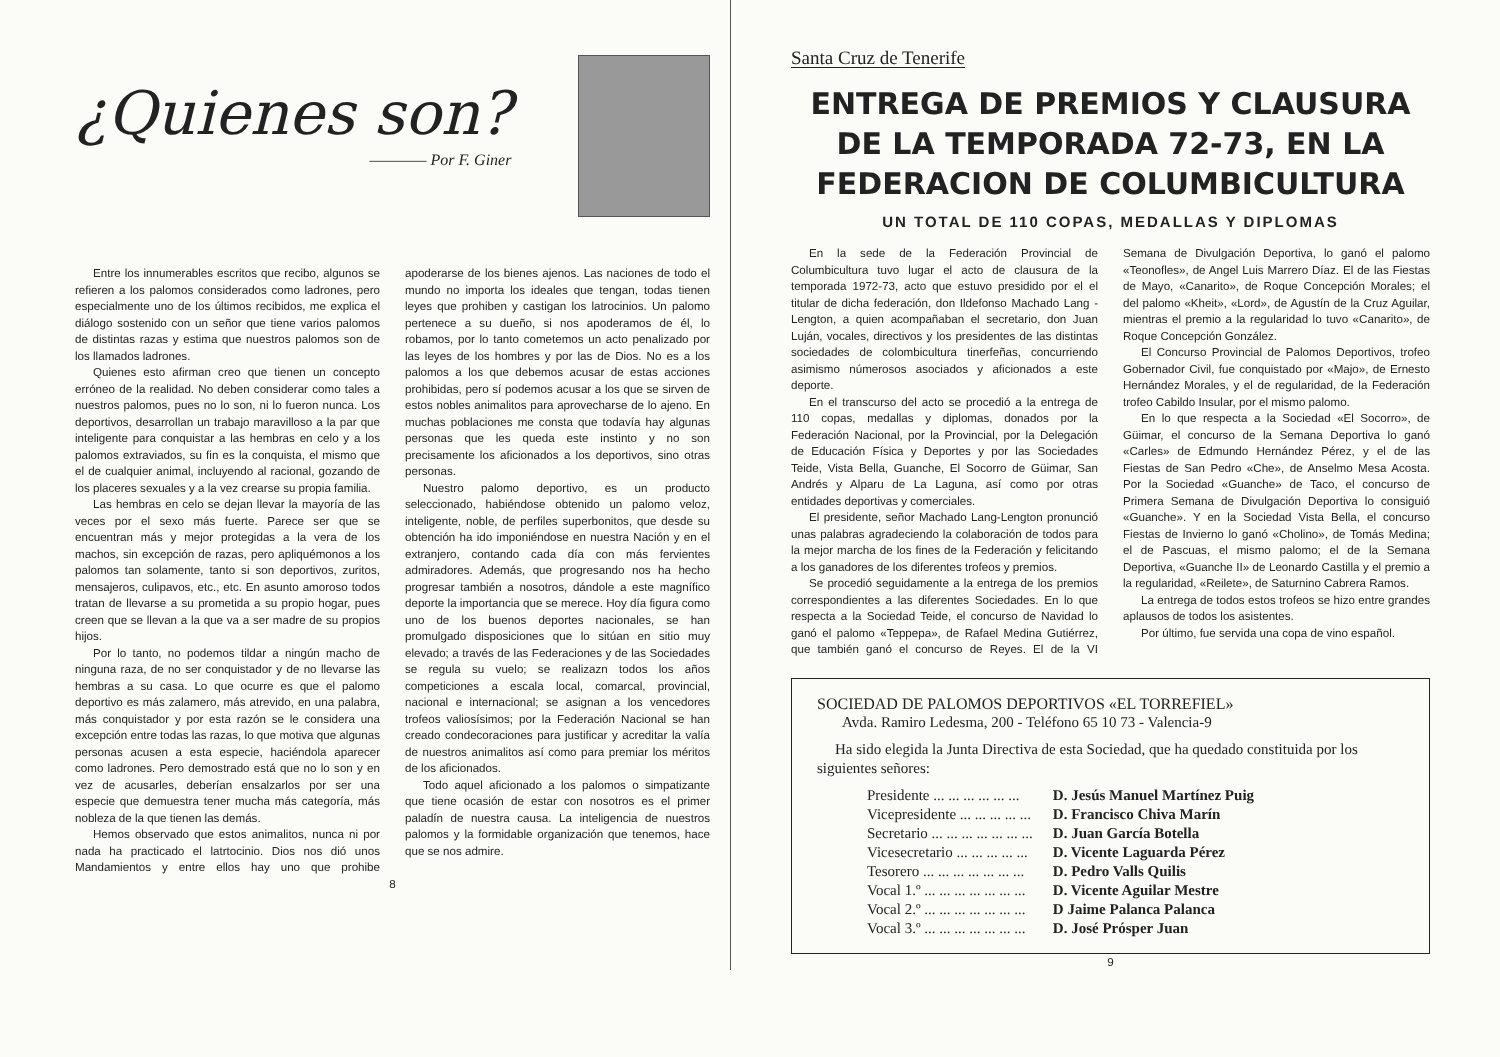¿Quienes son?
———— Por F. Giner
Entre los innumerables escritos que recibo, algunos se refieren a los palomos considerados como ladrones, pero especialmente uno de los últimos recibidos, me explica el diálogo sostenido con un señor que tiene varios palomos de distintas razas y estima que nuestros palomos son de los llamados ladrones.
Quienes esto afirman creo que tienen un concepto erróneo de la realidad. No deben considerar como tales a nuestros palomos, pues no lo son, ni lo fueron nunca. Los deportivos, desarrollan un trabajo maravilloso a la par que inteligente para conquistar a las hembras en celo y a los palomos extraviados, su fin es la conquista, el mismo que el de cualquier animal, incluyendo al racional, gozando de los placeres sexuales y a la vez crearse su propia familia.
Las hembras en celo se dejan llevar la mayoría de las veces por el sexo más fuerte. Parece ser que se encuentran más y mejor protegidas a la vera de los machos, sin excepción de razas, pero apliquémonos a los palomos tan solamente, tanto si son deportivos, zuritos, mensajeros, culipavos, etc., etc. En asunto amoroso todos tratan de llevarse a su prometida a su propio hogar, pues creen que se llevan a la que va a ser madre de su propios hijos.
Por lo tanto, no podemos tildar a ningún macho de ninguna raza, de no ser conquistador y de no llevarse las hembras a su casa. Lo que ocurre es que el palomo deportivo es más zalamero, más atrevido, en una palabra, más conquistador y por esta razón se le considera una excepción entre todas las razas, lo que motiva que algunas personas acusen a esta especie, haciéndola aparecer como ladrones. Pero demostrado está que no lo son y en vez de acusarles, deberían ensalzarlos por ser una especie que demuestra tener mucha más categoría, más nobleza de la que tienen las demás.
Hemos observado que estos animalitos, nunca ni por nada ha practicado el latrtocinio. Dios nos dió unos Mandamientos y entre ellos hay uno que prohibe apoderarse de los bienes ajenos. Las naciones de todo el mundo no importa los ideales que tengan, todas tienen leyes que prohiben y castigan los latrocinios. Un palomo pertenece a su dueño, si nos apoderamos de él, lo robamos, por lo tanto cometemos un acto penalizado por las leyes de los hombres y por las de Dios. No es a los palomos a los que debemos acusar de estas acciones prohibidas, pero sí podemos acusar a los que se sirven de estos nobles animalitos para aprovecharse de lo ajeno. En muchas poblaciones me consta que todavía hay algunas personas que les queda este instinto y no son precisamente los aficionados a los deportivos, sino otras personas.
Nuestro palomo deportivo, es un producto seleccionado, habiéndose obtenido un palomo veloz, inteligente, noble, de perfiles superbonitos, que desde su obtención ha ido imponiéndose en nuestra Nación y en el extranjero, contando cada día con más fervientes admiradores. Además, que progresando nos ha hecho progresar también a nosotros, dándole a este magnífico deporte la importancia que se merece. Hoy día figura como uno de los buenos deportes nacionales, se han promulgado disposiciones que lo sitúan en sitio muy elevado; a través de las Federaciones y de las Sociedades se regula su vuelo; se realizazn todos los años competiciones a escala local, comarcal, provincial, nacional e internacional; se asignan a los vencedores trofeos valiosísimos; por la Federación Nacional se han creado condecoraciones para justificar y acreditar la valía de nuestros animalitos así como para premiar los méritos de los aficionados.
Todo aquel aficionado a los palomos o simpatizante que tiene ocasión de estar con nosotros es el primer paladín de nuestra causa. La inteligencia de nuestros palomos y la formidable organización que tenemos, hace que se nos admire.
8
Santa Cruz de Tenerife
ENTREGA DE PREMIOS Y CLAUSURA DE LA TEMPORADA 72-73, EN LA FEDERACION DE COLUMBICULTURA
UN TOTAL DE 110 COPAS, MEDALLAS Y DIPLOMAS
En la sede de la Federación Provincial de Columbicultura tuvo lugar el acto de clausura de la temporada 1972-73, acto que estuvo presidido por el el titular de dicha federación, don Ildefonso Machado Lang - Lengton, a quien acompañaban el secretario, don Juan Luján, vocales, directivos y los presidentes de las distintas sociedades de colombicultura tinerfeñas, concurriendo asimismo númerosos asociados y aficionados a este deporte.
En el transcurso del acto se procedió a la entrega de 110 copas, medallas y diplomas, donados por la Federación Nacional, por la Provincial, por la Delegación de Educación Física y Deportes y por las Sociedades Teide, Vista Bella, Guanche, El Socorro de Güimar, San Andrés y Alparu de La Laguna, así como por otras entidades deportivas y comerciales.
El presidente, señor Machado Lang-Lengton pronunció unas palabras agradeciendo la colaboración de todos para la mejor marcha de los fines de la Federación y felicitando a los ganadores de los diferentes trofeos y premios.
Se procedió seguidamente a la entrega de los premios correspondientes a las diferentes Sociedades. En lo que respecta a la Sociedad Teide, el concurso de Navidad lo ganó el palomo «Teppepa», de Rafael Medina Gutiérrez, que también ganó el concurso de Reyes. El de la VI Semana de Divulgación Deportiva, lo ganó el palomo «Teonofles», de Angel Luis Marrero Díaz. El de las Fiestas de Mayo, «Canarito», de Roque Concepción Morales; el del palomo «Kheit», «Lord», de Agustín de la Cruz Aguilar, mientras el premio a la regularidad lo tuvo «Canarito», de Roque Concepción González.
El Concurso Provincial de Palomos Deportivos, trofeo Gobernador Civil, fue conquistado por «Majo», de Ernesto Hernández Morales, y el de regularidad, de la Federación trofeo Cabildo Insular, por el mismo palomo.
En lo que respecta a la Sociedad «El Socorro», de Güimar, el concurso de la Semana Deportiva lo ganó «Carles» de Edmundo Hernández Pérez, y el de las Fiestas de San Pedro «Che», de Anselmo Mesa Acosta. Por la Sociedad «Guanche» de Taco, el concurso de Primera Semana de Divulgación Deportiva lo consiguió «Guanche». Y en la Sociedad Vista Bella, el concurso Fiestas de Invierno lo ganó «Cholino», de Tomás Medina; el de Pascuas, el mismo palomo; el de la Semana Deportiva, «Guanche II» de Leonardo Castilla y el premio a la regularidad, «Reilete», de Saturnino Cabrera Ramos.
La entrega de todos estos trofeos se hizo entre grandes aplausos de todos los asistentes.
Por último, fue servida una copa de vino español.
SOCIEDAD DE PALOMOS DEPORTIVOS «EL TORREFIEL»
Avda. Ramiro Ledesma, 200 - Teléfono 65 10 73 - Valencia-9
Ha sido elegida la Junta Directiva de esta Sociedad, que ha quedado constituida por los siguientes señores:
| Presidente ... ... ... ... ... ... | D. Jesús Manuel Martínez Puig |
| Vicepresidente ... ... ... ... ... | D. Francisco Chiva Marín |
| Secretario ... ... ... ... ... ... ... | D. Juan García Botella |
| Vicesecretario ... ... ... ... ... | D. Vicente Laguarda Pérez |
| Tesorero ... ... ... ... ... ... ... | D. Pedro Valls Quilis |
| Vocal 1.º ... ... ... ... ... ... ... | D. Vicente Aguilar Mestre |
| Vocal 2.º ... ... ... ... ... ... ... | D Jaime Palanca Palanca |
| Vocal 3.º ... ... ... ... ... ... ... | D. José Prósper Juan |
9